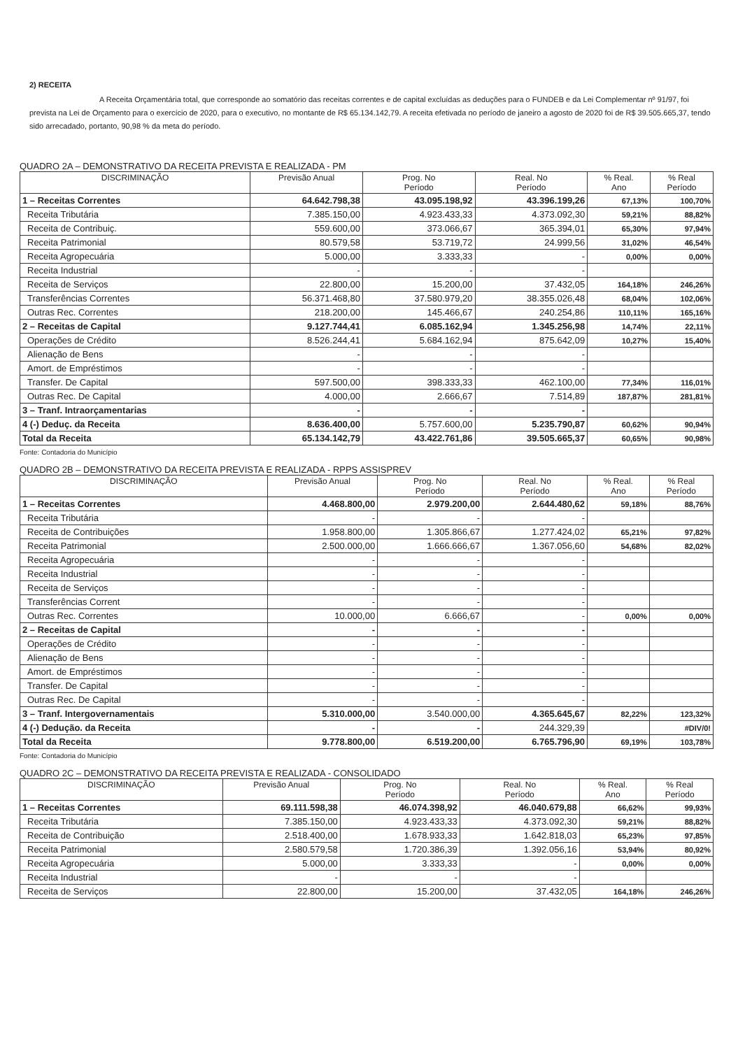2) RECEITA
A Receita Orçamentária total, que corresponde ao somatório das receitas correntes e de capital excluídas as deduções para o FUNDEB e da Lei Complementar nº 91/97, foi prevista na Lei de Orçamento para o exercício de 2020, para o executivo, no montante de R$ 65.134.142,79. A receita efetivada no período de janeiro a agosto de 2020 foi de R$ 39.505.665,37, tendo sido arrecadado, portanto, 90,98 % da meta do período.
QUADRO 2A – DEMONSTRATIVO DA RECEITA PREVISTA E REALIZADA - PM
| DISCRIMINAÇÃO | Previsão Anual | Prog. No Período | Real. No Período | % Real. Ano | % Real Período |
| --- | --- | --- | --- | --- | --- |
| 1 – Receitas Correntes | 64.642.798,38 | 43.095.198,92 | 43.396.199,26 | 67,13% | 100,70% |
| Receita Tributária | 7.385.150,00 | 4.923.433,33 | 4.373.092,30 | 59,21% | 88,82% |
| Receita de Contribuiç. | 559.600,00 | 373.066,67 | 365.394,01 | 65,30% | 97,94% |
| Receita Patrimonial | 80.579,58 | 53.719,72 | 24.999,56 | 31,02% | 46,54% |
| Receita Agropecuária | 5.000,00 | 3.333,33 | - | 0,00% | 0,00% |
| Receita Industrial | - | - | - | | |
| Receita de Serviços | 22.800,00 | 15.200,00 | 37.432,05 | 164,18% | 246,26% |
| Transferências Correntes | 56.371.468,80 | 37.580.979,20 | 38.355.026,48 | 68,04% | 102,06% |
| Outras Rec. Correntes | 218.200,00 | 145.466,67 | 240.254,86 | 110,11% | 165,16% |
| 2 – Receitas de Capital | 9.127.744,41 | 6.085.162,94 | 1.345.256,98 | 14,74% | 22,11% |
| Operações de Crédito | 8.526.244,41 | 5.684.162,94 | 875.642,09 | 10,27% | 15,40% |
| Alienação de Bens | - | - | - | | |
| Amort. de Empréstimos | - | - | - | | |
| Transfer. De Capital | 597.500,00 | 398.333,33 | 462.100,00 | 77,34% | 116,01% |
| Outras Rec. De Capital | 4.000,00 | 2.666,67 | 7.514,89 | 187,87% | 281,81% |
| 3 – Tranf. Intraorçamentarias | - | - | - | | |
| 4 (-) Deduç. da Receita | 8.636.400,00 | 5.757.600,00 | 5.235.790,87 | 60,62% | 90,94% |
| Total da Receita | 65.134.142,79 | 43.422.761,86 | 39.505.665,37 | 60,65% | 90,98% |
Fonte: Contadoria do Município
QUADRO 2B – DEMONSTRATIVO DA RECEITA PREVISTA E REALIZADA - RPPS ASSISPREV
| DISCRIMINAÇÃO | Previsão Anual | Prog. No Período | Real. No Período | % Real. Ano | % Real Período |
| --- | --- | --- | --- | --- | --- |
| 1 – Receitas Correntes | 4.468.800,00 | 2.979.200,00 | 2.644.480,62 | 59,18% | 88,76% |
| Receita Tributária | - | - | - | | |
| Receita de Contribuições | 1.958.800,00 | 1.305.866,67 | 1.277.424,02 | 65,21% | 97,82% |
| Receita Patrimonial | 2.500.000,00 | 1.666.666,67 | 1.367.056,60 | 54,68% | 82,02% |
| Receita Agropecuária | - | - | - | | |
| Receita Industrial | - | - | - | | |
| Receita de Serviços | - | - | - | | |
| Transferências Corrent | - | - | - | | |
| Outras Rec. Correntes | 10.000,00 | 6.666,67 | - | 0,00% | 0,00% |
| 2 – Receitas de Capital | - | - | - | | |
| Operações de Crédito | - | - | - | | |
| Alienação de Bens | - | - | - | | |
| Amort. de Empréstimos | - | - | - | | |
| Transfer. De Capital | - | - | - | | |
| Outras Rec. De Capital | - | - | - | | |
| 3 – Tranf. Intergovernamentais | 5.310.000,00 | 3.540.000,00 | 4.365.645,67 | 82,22% | 123,32% |
| 4 (-) Dedução. da Receita | - | - | 244.329,39 | | #DIV/0! |
| Total da Receita | 9.778.800,00 | 6.519.200,00 | 6.765.796,90 | 69,19% | 103,78% |
Fonte: Contadoria do Município
QUADRO 2C – DEMONSTRATIVO DA RECEITA PREVISTA E REALIZADA - CONSOLIDADO
| DISCRIMINAÇÃO | Previsão Anual | Prog. No Período | Real. No Período | % Real. Ano | % Real Período |
| --- | --- | --- | --- | --- | --- |
| 1 – Receitas Correntes | 69.111.598,38 | 46.074.398,92 | 46.040.679,88 | 66,62% | 99,93% |
| Receita Tributária | 7.385.150,00 | 4.923.433,33 | 4.373.092,30 | 59,21% | 88,82% |
| Receita de Contribuição | 2.518.400,00 | 1.678.933,33 | 1.642.818,03 | 65,23% | 97,85% |
| Receita Patrimonial | 2.580.579,58 | 1.720.386,39 | 1.392.056,16 | 53,94% | 80,92% |
| Receita Agropecuária | 5.000,00 | 3.333,33 | - | 0,00% | 0,00% |
| Receita Industrial | - | - | - | | |
| Receita de Serviços | 22.800,00 | 15.200,00 | 37.432,05 | 164,18% | 246,26% |